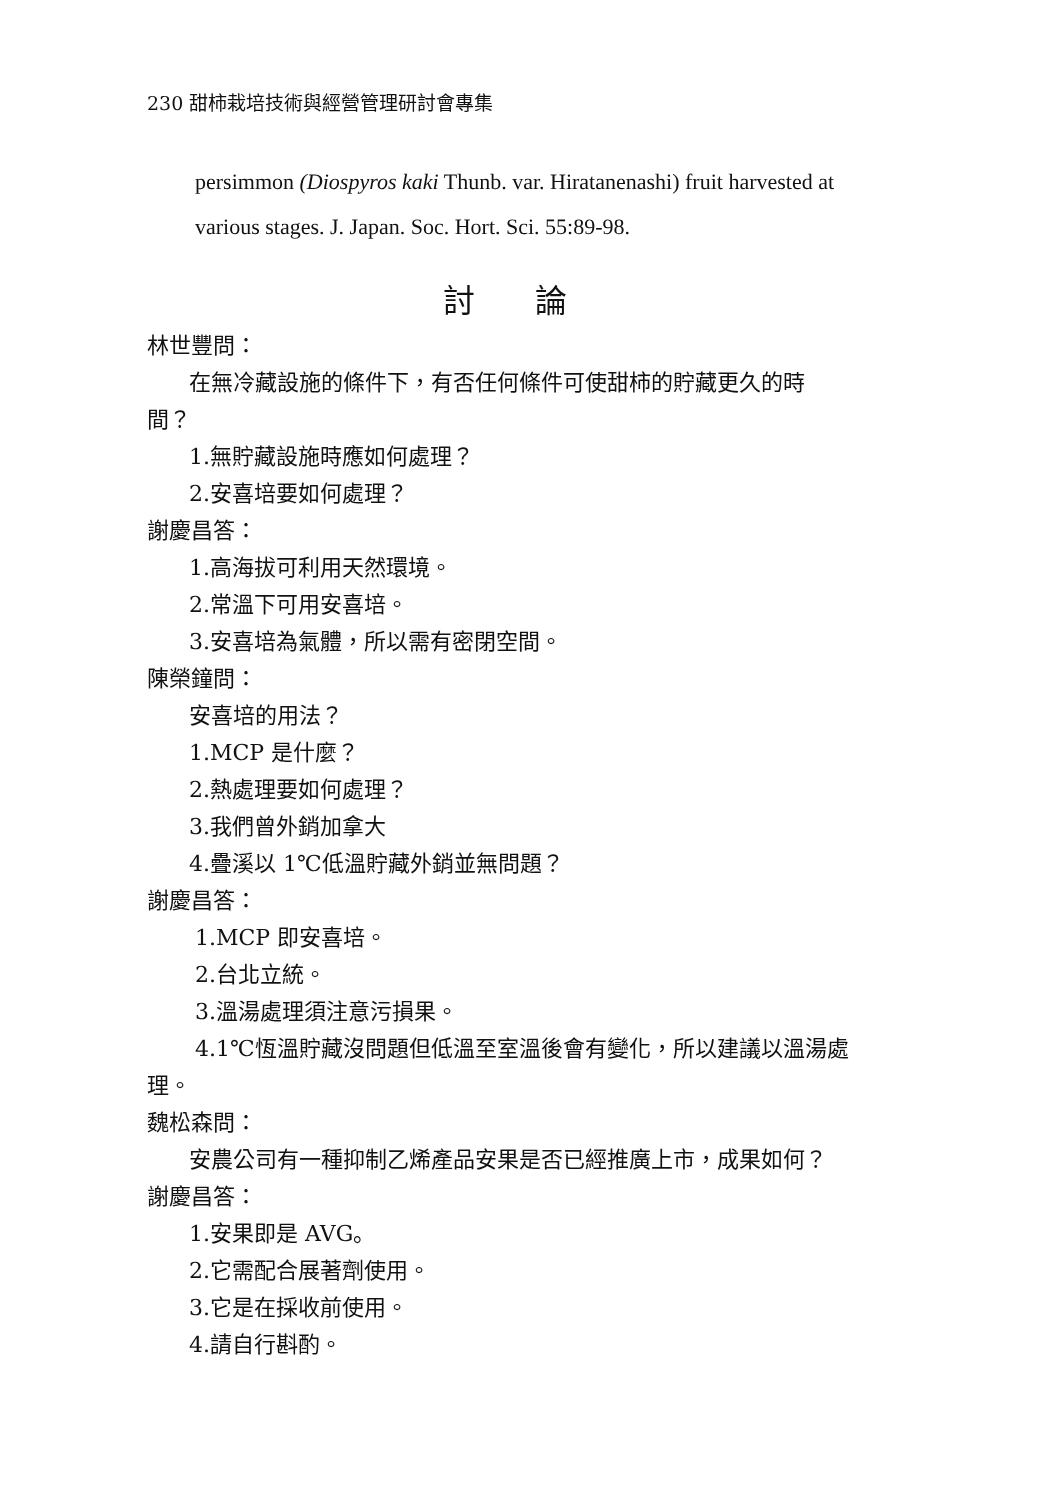230 甜柿栽培技術與經營管理研討會專集
persimmon (Diospyros kaki Thunb. var. Hiratanenashi) fruit harvested at
various stages. J. Japan. Soc. Hort. Sci. 55:89-98.
討論
林世豐問：
在無冷藏設施的條件下，有否任何條件可使甜柿的貯藏更久的時
間？
1.無貯藏設施時應如何處理？
2.安喜培要如何處理？
謝慶昌答：
1.高海拔可利用天然環境。
2.常溫下可用安喜培。
3.安喜培為氣體，所以需有密閉空間。
陳榮鐘問：
安喜培的用法？
1.MCP 是什麼？
2.熱處理要如何處理？
3.我們曾外銷加拿大
4.疊溪以 1℃低溫貯藏外銷並無問題？
謝慶昌答：
1.MCP 即安喜培。
2.台北立統。
3.溫湯處理須注意污損果。
4.1℃恆溫貯藏沒問題但低溫至室溫後會有變化，所以建議以溫湯處
理。
魏松森問：
安農公司有一種抑制乙烯產品安果是否已經推廣上市，成果如何？
謝慶昌答：
1.安果即是 AVG。
2.它需配合展著劑使用。
3.它是在採收前使用。
4.請自行斟酌。